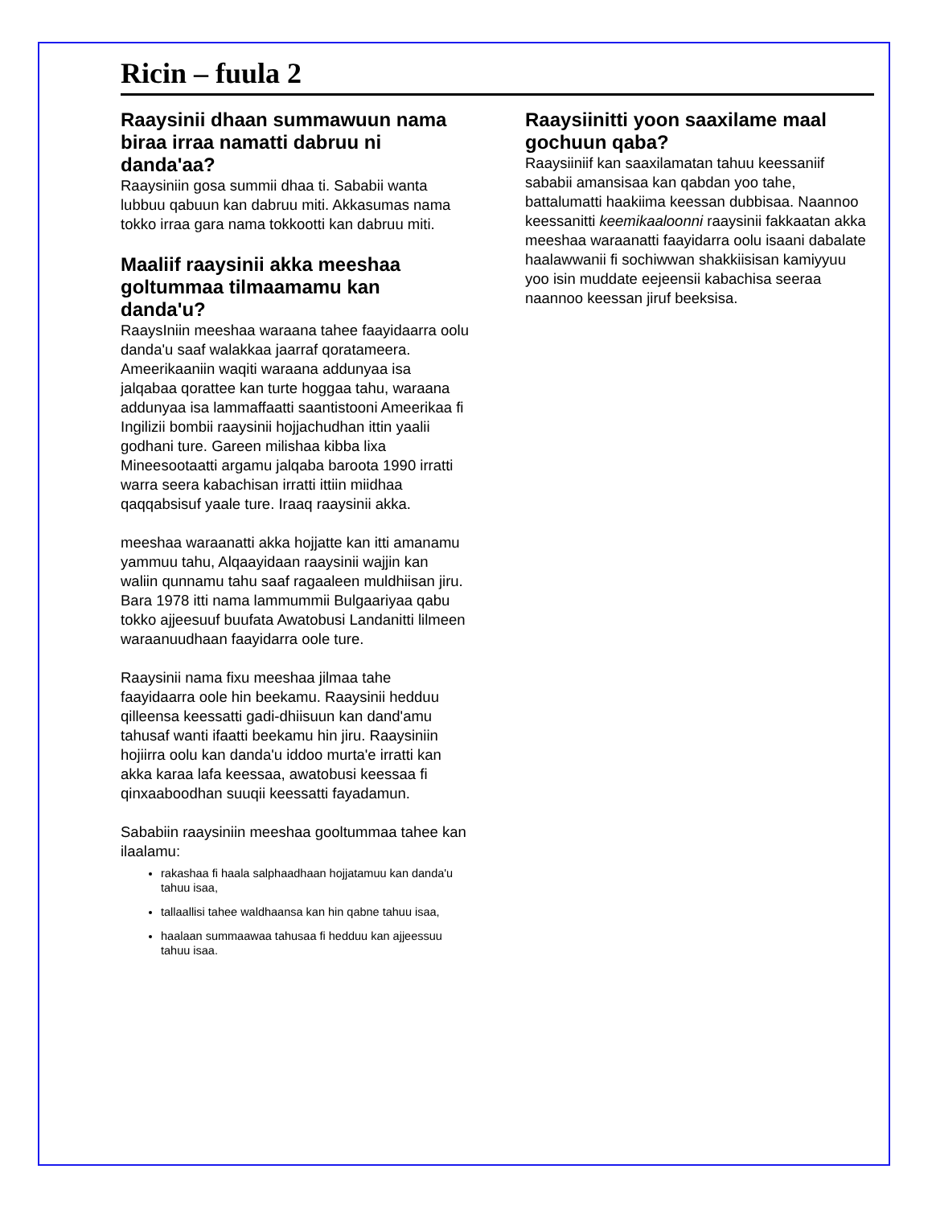Ricin – fuula 2
Raaysinii dhaan summawuun nama biraa irraa namatti dabruu ni danda'aa?
Raaysiniin gosa summii dhaa ti. Sababii wanta lubbuu qabuun kan dabruu miti. Akkasumas nama tokko irraa gara nama tokkootti kan dabruu miti.
Maaliif raaysinii akka meeshaa goltummaa tilmaamamu kan danda'u?
RaaysIniin meeshaa waraana tahee faayidaarra oolu danda'u saaf walakkaa jaarraf qoratameera. Ameerikaaniin waqiti waraana addunyaa isa jalqabaa qorattee kan turte hoggaa tahu, waraana addunyaa isa lammaffaatti saantistooni Ameerikaa fi Ingilizii bombii raaysinii hojjachudhan ittin yaalii godhani ture. Gareen milishaa kibba lixa Mineesootaatti argamu jalqaba baroota 1990 irratti warra seera kabachisan irratti ittiin miidhaa qaqqabsisuf yaale ture. Iraaq raaysinii akka.
meeshaa waraanatti akka hojjatte kan itti amanamu yammuu tahu, Alqaayidaan raaysinii wajjin kan waliin qunnamu tahu saaf ragaaleen muldhiisan jiru. Bara 1978 itti nama lammummii Bulgaariyaa qabu tokko ajjeesuuf buufata Awatobusi Landanitti lilmeen waraanuudhaan faayidarra oole ture.
Raaysinii nama fixu meeshaa jilmaa tahe faayidaarra oole hin beekamu. Raaysinii hedduu qilleensa keessatti gadi-dhiisuun kan dand'amu tahusaf wanti ifaatti beekamu hin jiru. Raaysiniin hojiirra oolu kan danda'u iddoo murta'e irratti kan akka karaa lafa keessaa, awatobusi keessaa fi qinxaaboodhan suuqii keessatti fayadamun.
Sababiin raaysiniin meeshaa gooltummaa tahee kan ilaalamu:
rakashaa fi haala salphaadhaan hojjatamuu kan danda'u tahuu isaa,
tallaallisi tahee waldhaansa kan hin qabne tahuu isaa,
haalaan summaawaa tahusaa fi hedduu kan ajjeessuu tahuu isaa.
Raaysiinitti yoon saaxilame maal gochuun qaba?
Raaysiiniif kan saaxilamatan tahuu keessaniif sababii amansisaa kan qabdan yoo tahe, battalumatti haakiima keessan dubbisaa. Naannoo keessanitti keemikaaloonni raaysinii fakkaatan akka meeshaa waraanatti faayidarra oolu isaani dabalate haalawwanii fi sochiwwan shakkiisisan kamiyyuu yoo isin muddate eejeensii kabachisa seeraa naannoo keessan jiruf beeksisa.